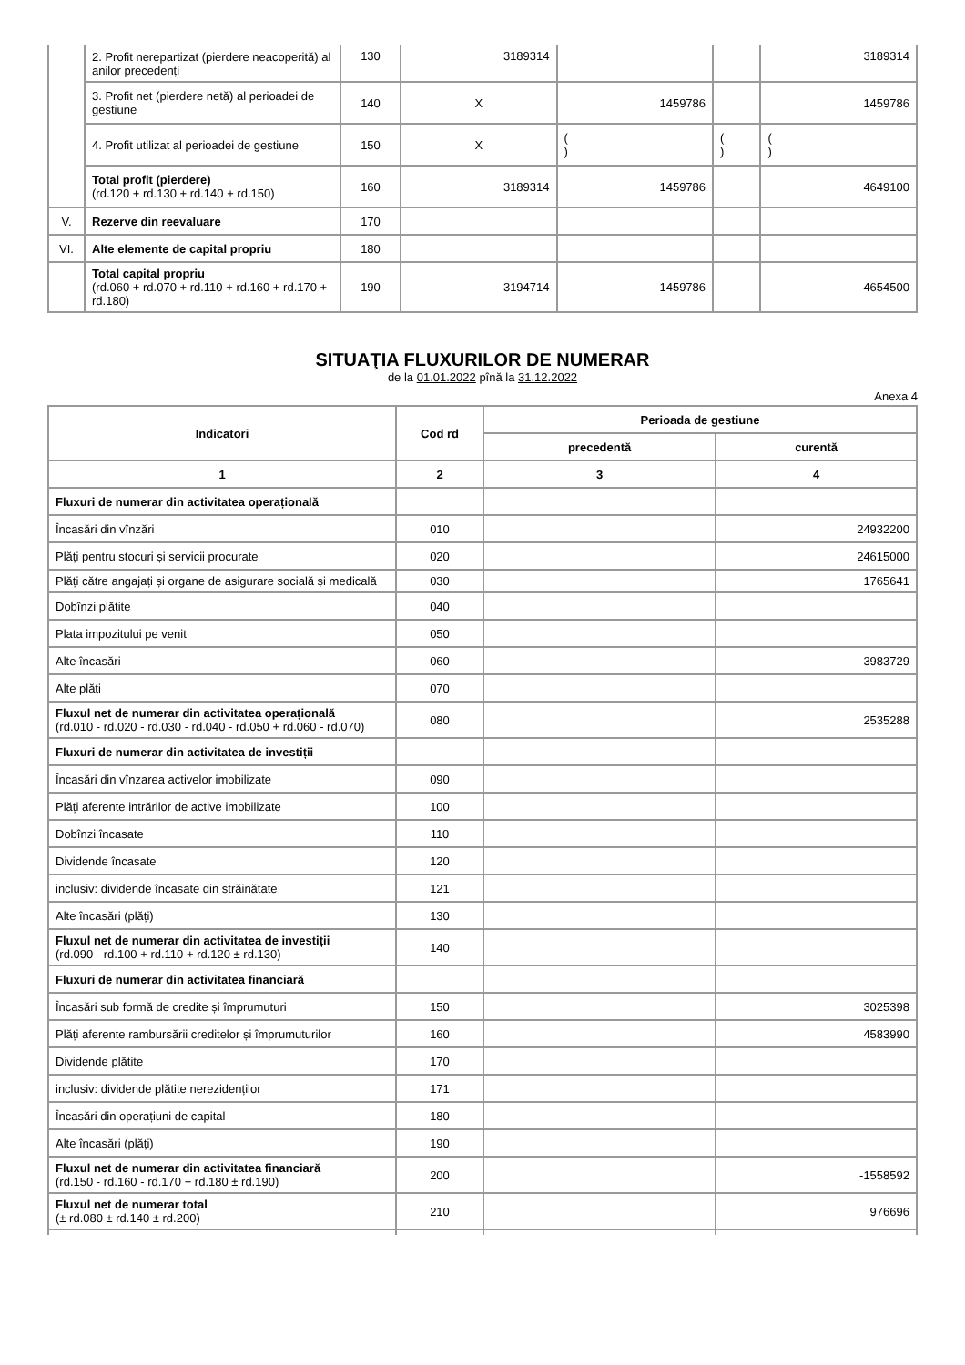| | 2. Profit nerepartizat (pierdere neacoperită) al anilor precedenți | 130 | 3189314 | | | 3189314 |
| | 3. Profit net (pierdere netă) al perioadei de gestiune | 140 | X | 1459786 | | 1459786 |
| | 4. Profit utilizat al perioadei de gestiune | 150 | X | ( ) | ( ) | ( ) |
| | Total profit (pierdere) (rd.120 + rd.130 + rd.140 + rd.150) | 160 | 3189314 | 1459786 | | 4649100 |
| V. | Rezerve din reevaluare | 170 | | | | |
| VI. | Alte elemente de capital propriu | 180 | | | | |
| | Total capital propriu (rd.060 + rd.070 + rd.110 + rd.160 + rd.170 + rd.180) | 190 | 3194714 | 1459786 | | 4654500 |
SITUAŢIA FLUXURILOR DE NUMERAR
de la 01.01.2022 pînă la 31.12.2022
Anexa 4
| Indicatori | Cod rd | Perioada de gestiune | |
| --- | --- | --- | --- |
| | | precedentă | curentă |
| 1 | 2 | 3 | 4 |
| Fluxuri de numerar din activitatea operațională | | | |
| Încasări din vînzări | 010 | | 24932200 |
| Plăți pentru stocuri și servicii procurate | 020 | | 24615000 |
| Plăți către angajați și organe de asigurare socială și medicală | 030 | | 1765641 |
| Dobînzi plătite | 040 | | |
| Plata impozitului pe venit | 050 | | |
| Alte încasări | 060 | | 3983729 |
| Alte plăți | 070 | | |
| Fluxul net de numerar din activitatea operațională (rd.010 - rd.020 - rd.030 - rd.040 - rd.050 + rd.060 - rd.070) | 080 | | 2535288 |
| Fluxuri de numerar din activitatea de investiții | | | |
| Încasări din vînzarea activelor imobilizate | 090 | | |
| Plăți aferente intrărilor de active imobilizate | 100 | | |
| Dobînzi încasate | 110 | | |
| Dividende încasate | 120 | | |
| inclusiv: dividende încasate din străinătate | 121 | | |
| Alte încasări (plăți) | 130 | | |
| Fluxul net de numerar din activitatea de investiții (rd.090 - rd.100 + rd.110 + rd.120 ± rd.130) | 140 | | |
| Fluxuri de numerar din activitatea financiară | | | |
| Încasări sub formă de credite și împrumuturi | 150 | | 3025398 |
| Plăți aferente rambursării creditelor și împrumuturilor | 160 | | 4583990 |
| Dividende plătite | 170 | | |
| inclusiv: dividende plătite nerezidenților | 171 | | |
| Încasări din operațiuni de capital | 180 | | |
| Alte încasări (plăți) | 190 | | |
| Fluxul net de numerar din activitatea financiară (rd.150 - rd.160 - rd.170 + rd.180 ± rd.190) | 200 | | -1558592 |
| Fluxul net de numerar total (± rd.080 ± rd.140 ± rd.200) | 210 | | 976696 |